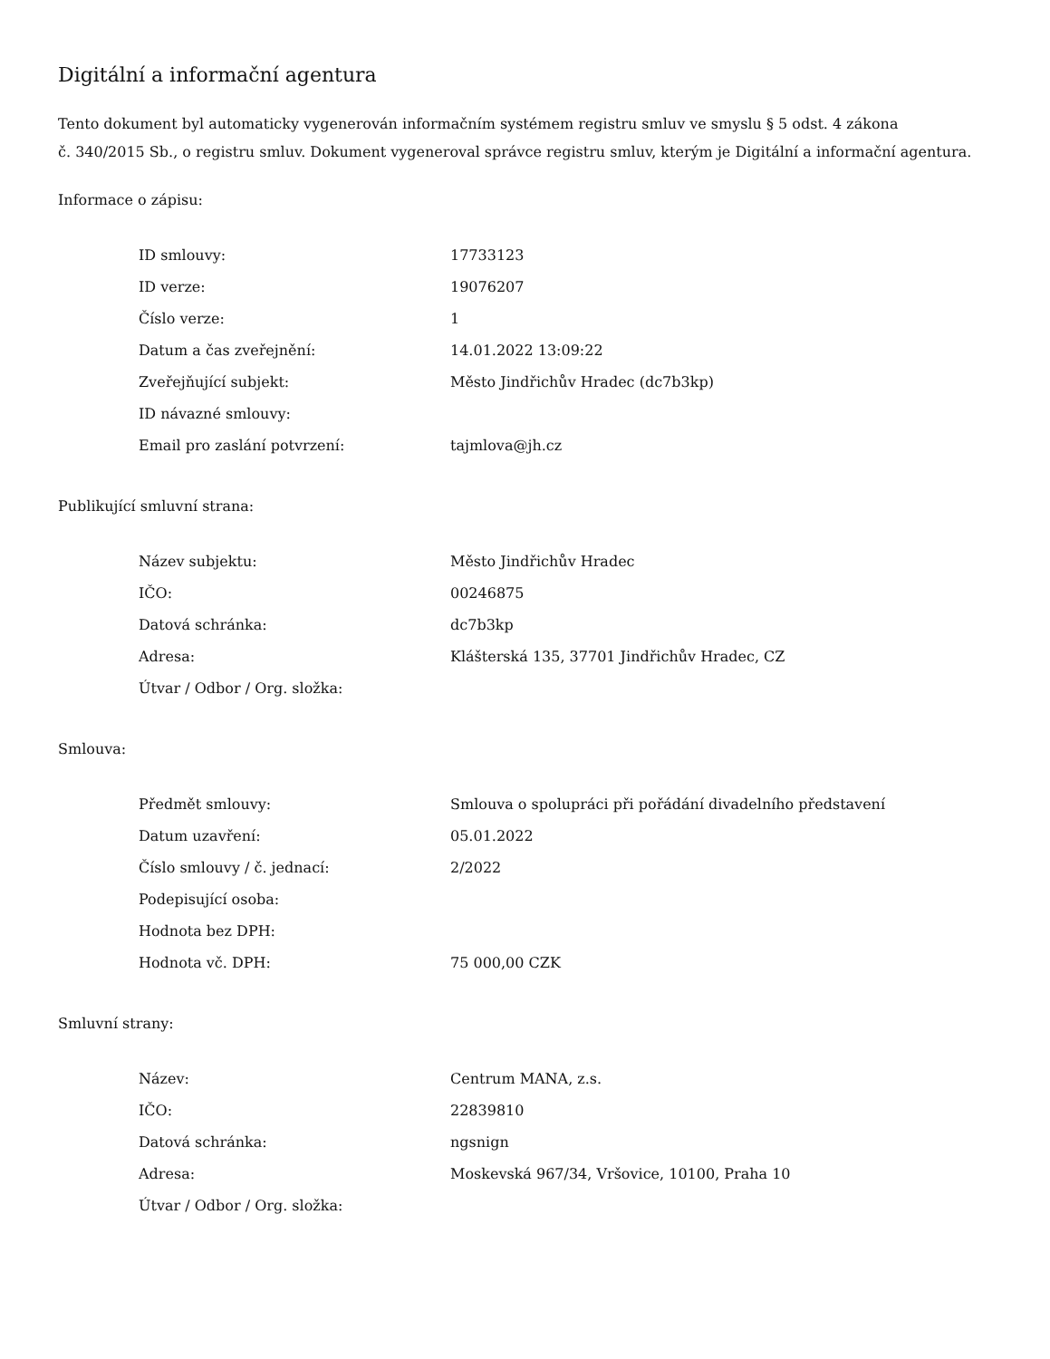Digitální a informační agentura
Tento dokument byl automaticky vygenerován informačním systémem registru smluv ve smyslu § 5 odst. 4 zákona
č. 340/2015 Sb., o registru smluv. Dokument vygeneroval správce registru smluv, kterým je Digitální a informační agentura.
Informace o zápisu:
| ID smlouvy: | 17733123 |
| ID verze: | 19076207 |
| Číslo verze: | 1 |
| Datum a čas zveřejnění: | 14.01.2022 13:09:22 |
| Zveřejňující subjekt: | Město Jindřichův Hradec (dc7b3kp) |
| ID návazné smlouvy: | |
| Email pro zaslání potvrzení: | tajmlova@jh.cz |
Publikující smluvní strana:
| Název subjektu: | Město Jindřichův Hradec |
| IČO: | 00246875 |
| Datová schránka: | dc7b3kp |
| Adresa: | Klášterská 135, 37701 Jindřichův Hradec, CZ |
| Útvar / Odbor / Org. složka: | |
Smlouva:
| Předmět smlouvy: | Smlouva o spolupráci při pořádání divadelního představení |
| Datum uzavření: | 05.01.2022 |
| Číslo smlouvy / č. jednací: | 2/2022 |
| Podepisující osoba: | |
| Hodnota bez DPH: | |
| Hodnota vč. DPH: | 75 000,00 CZK |
Smluvní strany:
| Název: | Centrum MANA, z.s. |
| IČO: | 22839810 |
| Datová schránka: | ngsnign |
| Adresa: | Moskevská 967/34, Vršovice, 10100, Praha 10 |
| Útvar / Odbor / Org. složka: | |